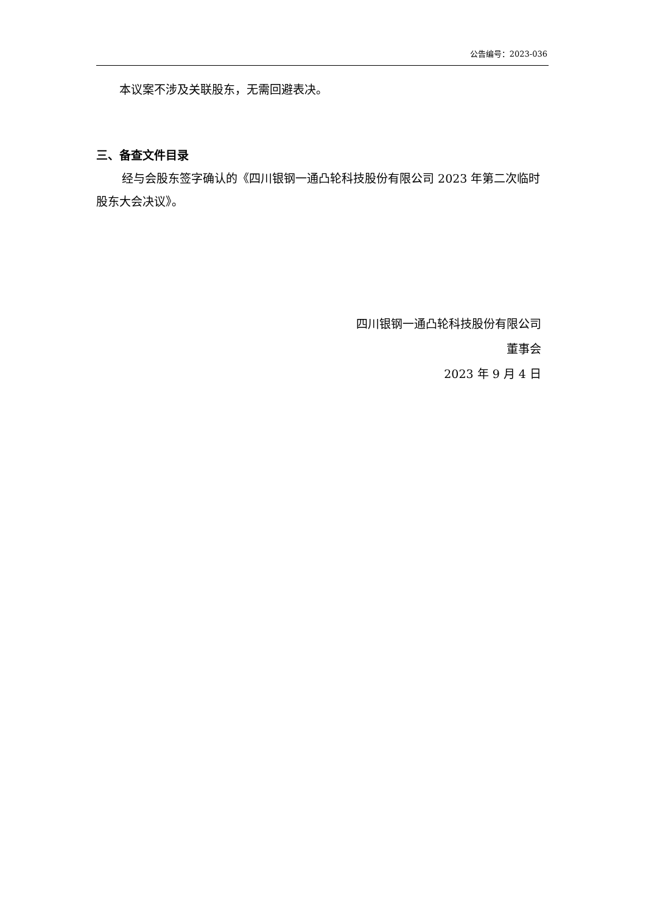公告编号：2023-036
本议案不涉及关联股东，无需回避表决。
三、备查文件目录
经与会股东签字确认的《四川银钢一通凸轮科技股份有限公司 2023 年第二次临时股东大会决议》。
四川银钢一通凸轮科技股份有限公司
董事会
2023 年 9 月 4 日